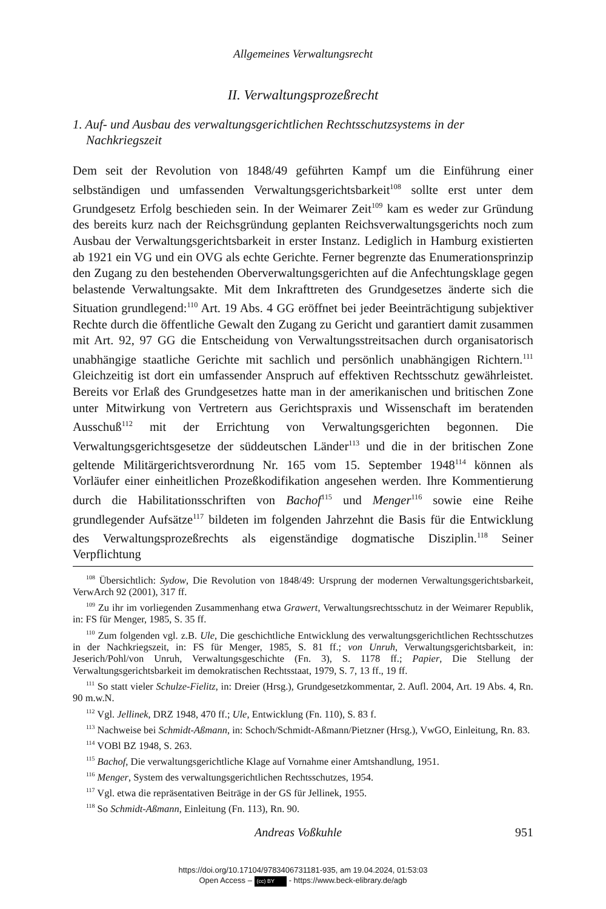Allgemeines Verwaltungsrecht
II. Verwaltungsprozeßrecht
1. Auf- und Ausbau des verwaltungsgerichtlichen Rechtsschutzsystems in der Nachkriegszeit
Dem seit der Revolution von 1848/49 geführten Kampf um die Einführung einer selbständigen und umfassenden Verwaltungsgerichtsbarkeit<sup>108</sup> sollte erst unter dem Grundgesetz Erfolg beschieden sein. In der Weimarer Zeit<sup>109</sup> kam es weder zur Gründung des bereits kurz nach der Reichsgründung geplanten Reichsverwaltungsgerichts noch zum Ausbau der Verwaltungsgerichtsbarkeit in erster Instanz. Lediglich in Hamburg existierten ab 1921 ein VG und ein OVG als echte Gerichte. Ferner begrenzte das Enumerationsprinzip den Zugang zu den bestehenden Oberverwaltungsgerichten auf die Anfechtungsklage gegen belastende Verwaltungsakte. Mit dem Inkrafttreten des Grundgesetzes änderte sich die Situation grundlegend:<sup>110</sup> Art. 19 Abs. 4 GG eröffnet bei jeder Beeinträchtigung subjektiver Rechte durch die öffentliche Gewalt den Zugang zu Gericht und garantiert damit zusammen mit Art. 92, 97 GG die Entscheidung von Verwaltungsstreitsachen durch organisatorisch unabhängige staatliche Gerichte mit sachlich und persönlich unabhängigen Richtern.<sup>111</sup> Gleichzeitig ist dort ein umfassender Anspruch auf effektiven Rechtsschutz gewährleistet. Bereits vor Erlaß des Grundgesetzes hatte man in der amerikanischen und britischen Zone unter Mitwirkung von Vertretern aus Gerichtspraxis und Wissenschaft im beratenden Ausschuß<sup>112</sup> mit der Errichtung von Verwaltungsgerichten begonnen. Die Verwaltungsgerichtsgesetze der süddeutschen Länder<sup>113</sup> und die in der britischen Zone geltende Militärgerichtsverordnung Nr. 165 vom 15. September 1948<sup>114</sup> können als Vorläufer einer einheitlichen Prozeßkodifikation angesehen werden. Ihre Kommentierung durch die Habilitationsschriften von Bachof<sup>115</sup> und Menger<sup>116</sup> sowie eine Reihe grundlegender Aufsätze<sup>117</sup> bildeten im folgenden Jahrzehnt die Basis für die Entwicklung des Verwaltungsprozeßrechts als eigenständige dogmatische Disziplin.<sup>118</sup> Seiner Verpflichtung
<sup>108</sup> Übersichtlich: Sydow, Die Revolution von 1848/49: Ursprung der modernen Verwaltungsgerichtsbarkeit, VerwArch 92 (2001), 317 ff.
<sup>109</sup> Zu ihr im vorliegenden Zusammenhang etwa Grawert, Verwaltungsrechtsschutz in der Weimarer Republik, in: FS für Menger, 1985, S. 35 ff.
<sup>110</sup> Zum folgenden vgl. z.B. Ule, Die geschichtliche Entwicklung des verwaltungsgerichtlichen Rechtsschutzes in der Nachkriegszeit, in: FS für Menger, 1985, S. 81 ff.; von Unruh, Verwaltungsgerichtsbarkeit, in: Jeserich/Pohl/von Unruh, Verwaltungsgeschichte (Fn. 3), S. 1178 ff.; Papier, Die Stellung der Verwaltungsgerichtsbarkeit im demokratischen Rechtsstaat, 1979, S. 7, 13 ff., 19 ff.
<sup>111</sup> So statt vieler Schulze-Fielitz, in: Dreier (Hrsg.), Grundgesetzkommentar, 2. Aufl. 2004, Art. 19 Abs. 4, Rn. 90 m.w.N.
<sup>112</sup> Vgl. Jellinek, DRZ 1948, 470 ff.; Ule, Entwicklung (Fn. 110), S. 83 f.
<sup>113</sup> Nachweise bei Schmidt-Aßmann, in: Schoch/Schmidt-Aßmann/Pietzner (Hrsg.), VwGO, Einleitung, Rn. 83.
<sup>114</sup> VOBl BZ 1948, S. 263.
<sup>115</sup> Bachof, Die verwaltungsgerichtliche Klage auf Vornahme einer Amtshandlung, 1951.
<sup>116</sup> Menger, System des verwaltungsgerichtlichen Rechtsschutzes, 1954.
<sup>117</sup> Vgl. etwa die repräsentativen Beiträge in der GS für Jellinek, 1955.
<sup>118</sup> So Schmidt-Aßmann, Einleitung (Fn. 113), Rn. 90.
Andreas Voßkuhle 951
https://doi.org/10.17104/9783406731181-935, am 19.04.2024, 01:53:03
Open Access – (cc) BY - https://www.beck-elibrary.de/agb